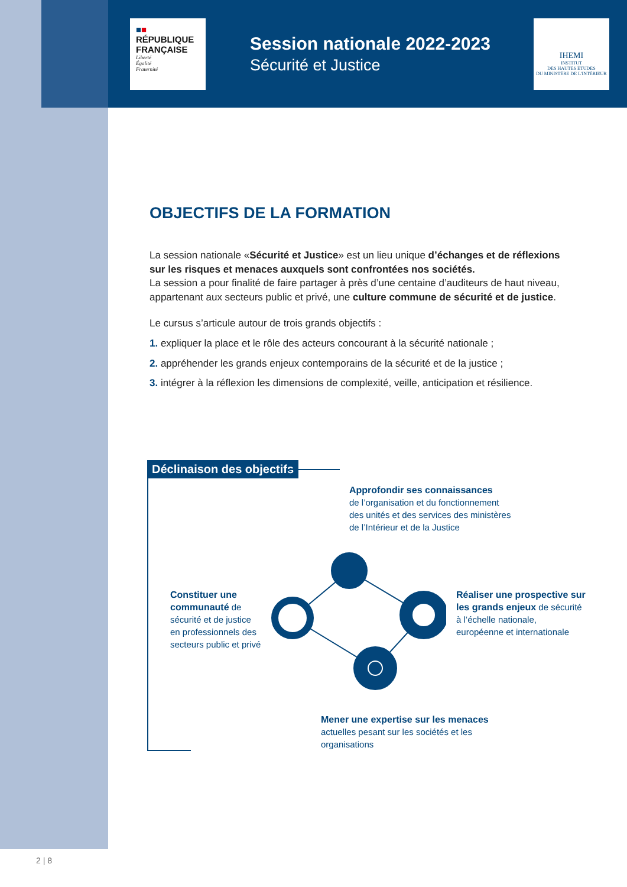■■
RÉPUBLIQUE
FRANÇAISE
Liberté
Égalité
Fraternité
Session nationale 2022-2023
Sécurité et Justice
IHEMI
INSTITUT
DES HAUTES ÉTUDES
DU MINISTÈRE DE L'INTÉRIEUR
OBJECTIFS DE LA FORMATION
La session nationale «Sécurité et Justice» est un lieu unique d’échanges et de réflexions sur les risques et menaces auxquels sont confrontées nos sociétés.
La session a pour finalité de faire partager à près d’une centaine d’auditeurs de haut niveau, appartenant aux secteurs public et privé, une culture commune de sécurité et de justice.
Le cursus s’articule autour de trois grands objectifs :
1. expliquer la place et le rôle des acteurs concourant à la sécurité nationale ;
2. appréhender les grands enjeux contemporains de la sécurité et de la justice ;
3. intégrer à la réflexion les dimensions de complexité, veille, anticipation et résilience.
Déclinaison des objectifs
Approfondir ses connaissances
de l’organisation et du fonctionnement
des unités et des services des ministères
de l’Intérieur et de la Justice
Constituer une
communauté de
sécurité et de justice
en professionnels des
secteurs public et privé
Réaliser une prospective sur
les grands enjeux de sécurité
à l’échelle nationale,
européenne et internationale
Mener une expertise sur les menaces
actuelles pesant sur les sociétés et les
organisations
2 | 8